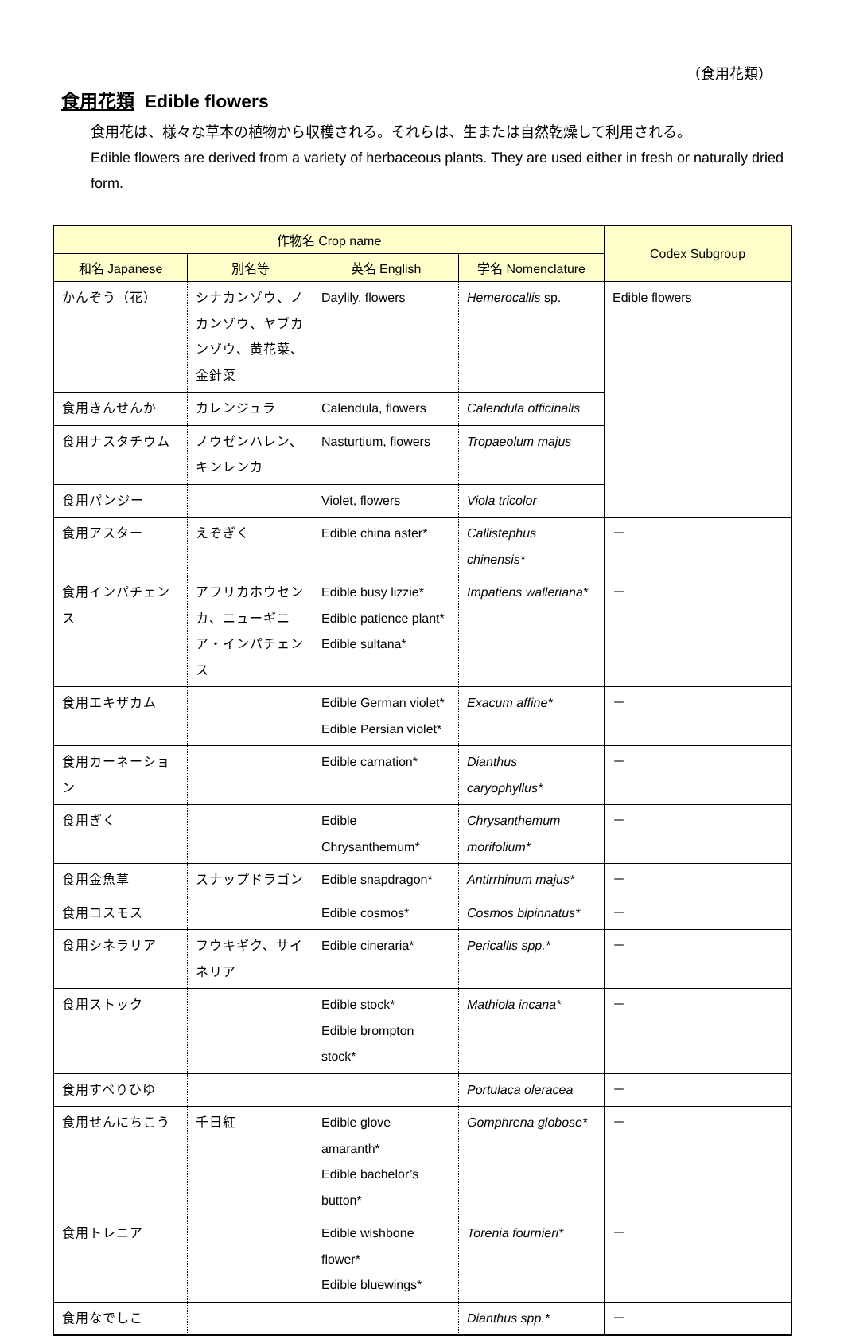（食用花類）
食用花類 Edible flowers
食用花は、様々な草本の植物から収穫される。それらは、生または自然乾燥して利用される。
Edible flowers are derived from a variety of herbaceous plants. They are used either in fresh or naturally dried form.
| 作物名 Crop name | | | | Codex Subgroup |
| --- | --- | --- | --- | --- |
| 和名 Japanese | 別名等 | 英名 English | 学名 Nomenclature | |
| かんぞう（花） | シナカンゾウ、ノカンゾウ、ヤブカンゾウ、黄花菜、金針菜 | Daylily, flowers | Hemerocallis sp. | Edible flowers |
| 食用きんせんか | カレンジュラ | Calendula, flowers | Calendula officinalis | |
| 食用ナスタチウム | ノウゼンハレン、キンレンカ | Nasturtium, flowers | Tropaeolum majus | |
| 食用パンジー | | Violet, flowers | Viola tricolor | |
| 食用アスター | えぞぎく | Edible china aster* | Callistephus chinensis* | － |
| 食用インパチェンス | アフリカホウセンカ、ニューギニア・インパチェンス | Edible busy lizzie* Edible patience plant* Edible sultana* | Impatiens walleriana* | － |
| 食用エキザカム | | Edible German violet* Edible Persian violet* | Exacum affine* | － |
| 食用カーネーション | | Edible carnation* | Dianthus caryophyllus* | － |
| 食用ぎく | | Edible Chrysanthemum* | Chrysanthemum morifolium* | － |
| 食用金魚草 | スナップドラゴン | Edible snapdragon* | Antirrhinum majus* | － |
| 食用コスモス | | Edible cosmos* | Cosmos bipinnatus* | － |
| 食用シネラリア | フウキギク、サイネリア | Edible cineraria* | Pericallis spp.* | － |
| 食用ストック | | Edible stock* Edible brompton stock* | Mathiola incana* | － |
| 食用すべりひゆ | | | Portulaca oleracea | － |
| 食用せんにちこう | 千日紅 | Edible glove amaranth* Edible bachelor’s button* | Gomphrena globose* | － |
| 食用トレニア | | Edible wishbone flower* Edible bluewings* | Torenia fournieri* | － |
| 食用なでしこ | | | Dianthus spp.* | － |